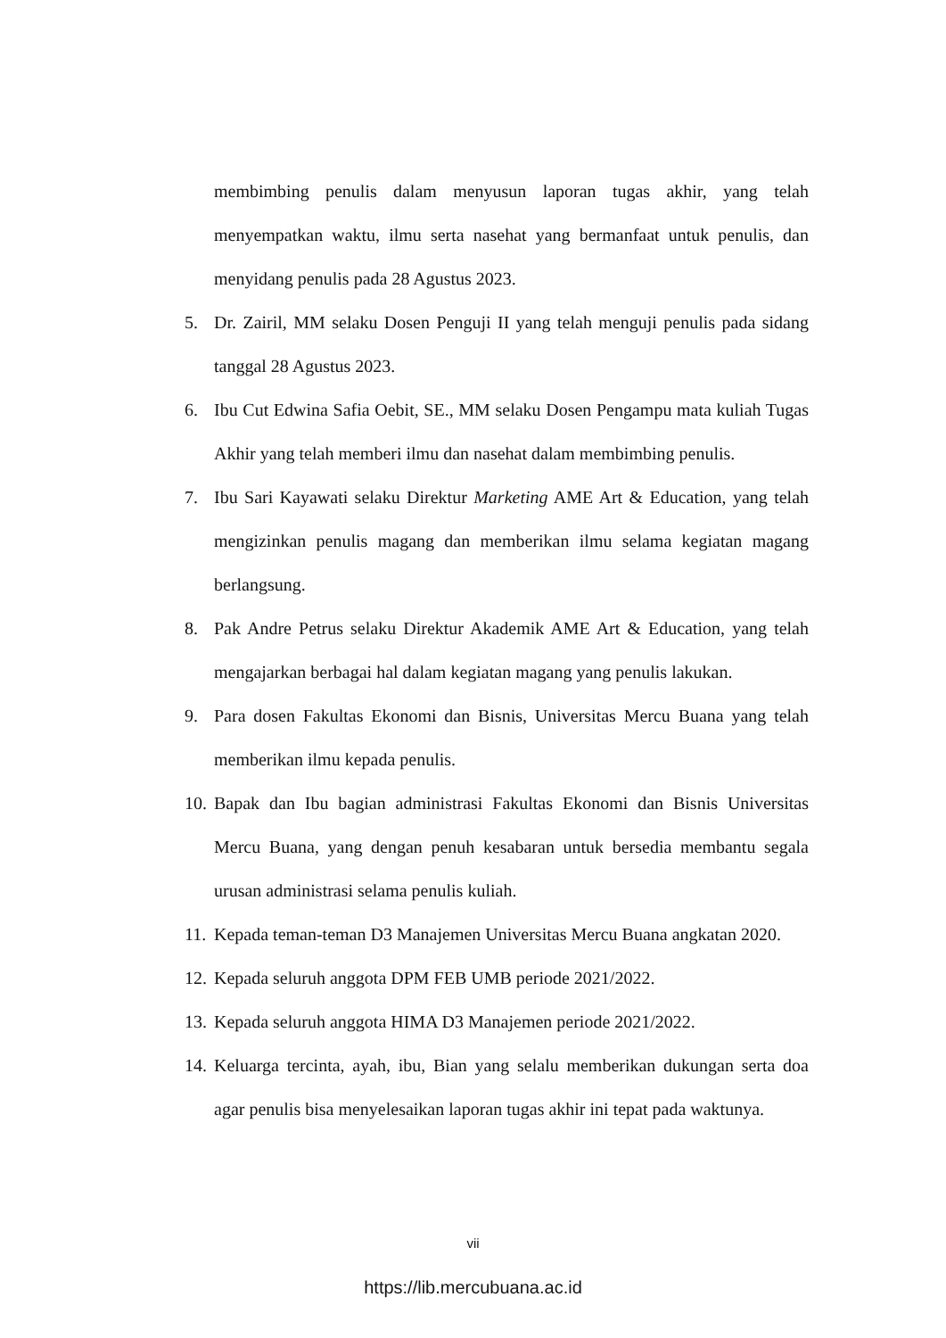membimbing penulis dalam menyusun laporan tugas akhir, yang telah menyempatkan waktu, ilmu serta nasehat yang bermanfaat untuk penulis, dan menyidang penulis pada 28 Agustus 2023.
5. Dr. Zairil, MM selaku Dosen Penguji II yang telah menguji penulis pada sidang tanggal 28 Agustus 2023.
6. Ibu Cut Edwina Safia Oebit, SE., MM selaku Dosen Pengampu mata kuliah Tugas Akhir yang telah memberi ilmu dan nasehat dalam membimbing penulis.
7. Ibu Sari Kayawati selaku Direktur Marketing AME Art & Education, yang telah mengizinkan penulis magang dan memberikan ilmu selama kegiatan magang berlangsung.
8. Pak Andre Petrus selaku Direktur Akademik AME Art & Education, yang telah mengajarkan berbagai hal dalam kegiatan magang yang penulis lakukan.
9. Para dosen Fakultas Ekonomi dan Bisnis, Universitas Mercu Buana yang telah memberikan ilmu kepada penulis.
10. Bapak dan Ibu bagian administrasi Fakultas Ekonomi dan Bisnis Universitas Mercu Buana, yang dengan penuh kesabaran untuk bersedia membantu segala urusan administrasi selama penulis kuliah.
11. Kepada teman-teman D3 Manajemen Universitas Mercu Buana angkatan 2020.
12. Kepada seluruh anggota DPM FEB UMB periode 2021/2022.
13. Kepada seluruh anggota HIMA D3 Manajemen periode 2021/2022.
14. Keluarga tercinta, ayah, ibu, Bian yang selalu memberikan dukungan serta doa agar penulis bisa menyelesaikan laporan tugas akhir ini tepat pada waktunya.
vii
https://lib.mercubuana.ac.id